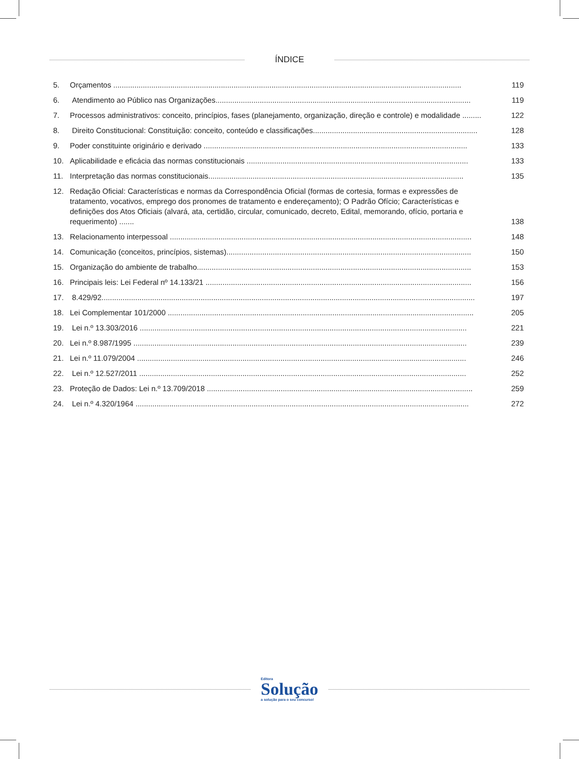ÍNDICE
5. Orçamentos ..................................................................................................................................................................... 119
6. Atendimento ao Público nas Organizações......................................................................................................................... 119
7. Processos administrativos: conceito, princípios, fases (planejamento, organização, direção e controle) e modalidade ......... 122
8. Direito Constitucional: Constituição: conceito, conteúdo e classificações.............................................................................. 128
9. Poder constituinte originário e derivado ............................................................................................................................. 133
10. Aplicabilidade e eficácia das normas constitucionais ......................................................................................................... 133
11. Interpretação das normas constitucionais......................................................................................................................... 135
12. Redação Oficial: Características e normas da Correspondência Oficial (formas de cortesia, formas e expressões de tratamento, vocativos, emprego dos pronomes de tratamento e endereçamento); O Padrão Ofício; Características e definições dos Atos Oficiais (alvará, ata, certidão, circular, comunicado, decreto, Edital, memorando, ofício, portaria e requerimento) ....... 138
13. Relacionamento interpessoal ............................................................................................................................................... 148
14. Comunicação (conceitos, princípios, sistemas).................................................................................................................... 150
15. Organização do ambiente de trabalho.................................................................................................................................. 153
16. Principais leis: Lei Federal nº 14.133/21 .............................................................................................................................. 156
17. 8.429/92................................................................................................................................................................................. 197
18. Lei Complementar 101/2000 ................................................................................................................................................. 205
19. Lei n.º 13.303/2016 ........................................................................................................................................................... 221
20. Lei n.º 8.987/1995 .............................................................................................................................................................. 239
21. Lei n.º 11.079/2004 ............................................................................................................................................................ 246
22. Lei n.º 12.527/2011 ........................................................................................................................................................... 252
23. Proteção de Dados: Lei n.º 13.709/2018 .............................................................................................................................. 259
24. Lei n.º 4.320/1964 .............................................................................................................................................................. 272
Editora
Solução
a solução para o seu concurso!